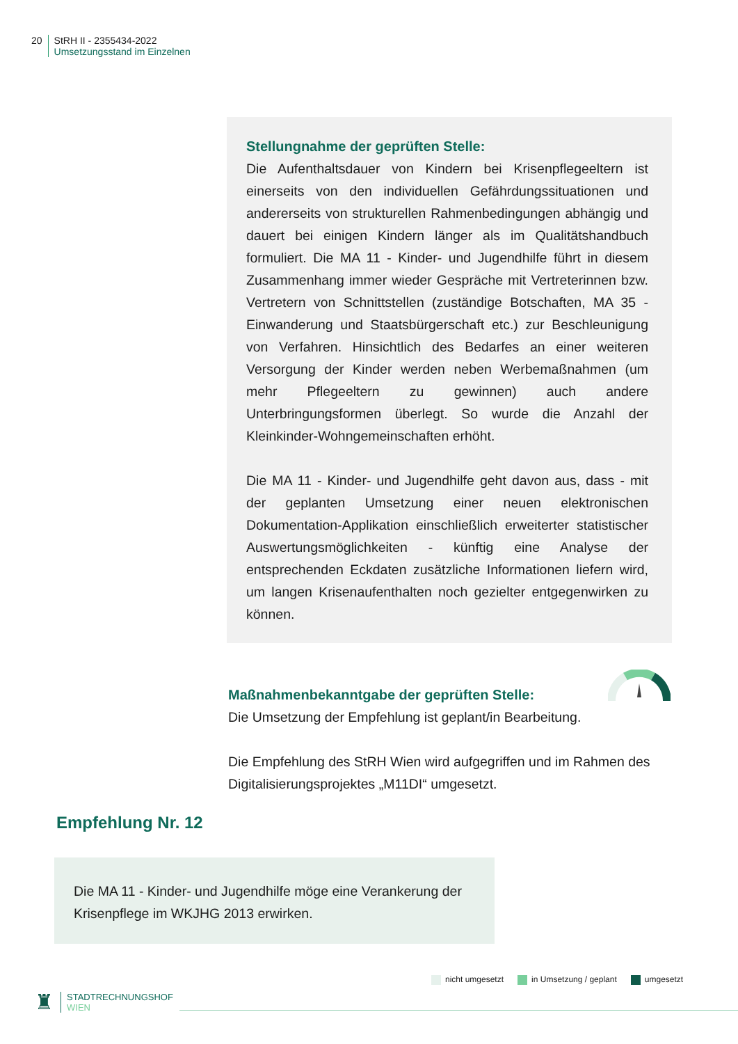20 StRH II - 2355434-2022
Umsetzungsstand im Einzelnen
Stellungnahme der geprüften Stelle:
Die Aufenthaltsdauer von Kindern bei Krisenpflegeeltern ist einerseits von den individuellen Gefährdungssituationen und andererseits von strukturellen Rahmenbedingungen abhängig und dauert bei einigen Kindern länger als im Qualitätshandbuch formuliert. Die MA 11 - Kinder- und Jugendhilfe führt in diesem Zusammenhang immer wieder Gespräche mit Vertreterinnen bzw. Vertretern von Schnittstellen (zuständige Botschaften, MA 35 - Einwanderung und Staatsbürgerschaft etc.) zur Beschleunigung von Verfahren. Hinsichtlich des Bedarfes an einer weiteren Versorgung der Kinder werden neben Werbemaßnahmen (um mehr Pflegeeltern zu gewinnen) auch andere Unterbringungsformen überlegt. So wurde die Anzahl der Kleinkinder-Wohngemeinschaften erhöht.
Die MA 11 - Kinder- und Jugendhilfe geht davon aus, dass - mit der geplanten Umsetzung einer neuen elektronischen Dokumentation-Applikation einschließlich erweiterter statistischer Auswertungsmöglichkeiten - künftig eine Analyse der entsprechenden Eckdaten zusätzliche Informationen liefern wird, um langen Krisenaufenthalten noch gezielter entgegenwirken zu können.
Maßnahmenbekanntgabe der geprüften Stelle:
Die Umsetzung der Empfehlung ist geplant/in Bearbeitung.
Die Empfehlung des StRH Wien wird aufgegriffen und im Rahmen des Digitalisierungsprojektes „M11DI“ umgesetzt.
Empfehlung Nr. 12
Die MA 11 - Kinder- und Jugendhilfe möge eine Verankerung der Krisenpflege im WKJHG 2013 erwirken.
nicht umgesetzt in Umsetzung / geplant umgesetzt
♜
STADTRECHNUNGSHOF
WIEN